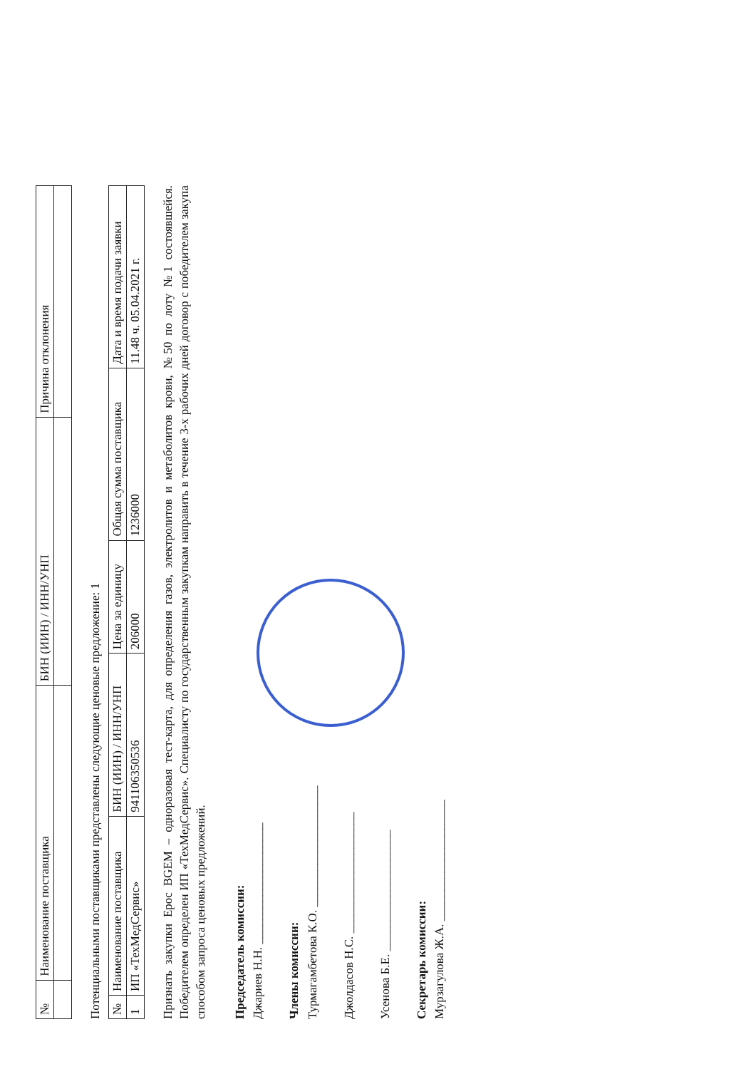| № | Наименование поставщика | БИН (ИИН) / ИНН/УНП | Причина отклонения |
| --- | --- | --- | --- |
Потенциальными поставщиками представлены следующие ценовые предложение: 1
| № | Наименование поставщика | БИН (ИИН) / ИНН/УНП | Цена за единицу | Общая сумма поставщика | Дата и время подачи заявки |
| --- | --- | --- | --- | --- | --- |
| 1 | ИП «ТехМедСервис» | 941106350536 | 206000 | 1236000 | 11.48 ч. 05.04.2021 г. |
Признать закупки Epoc BGEM – одноразовая тест-карта, для определения газов, электролитов и метаболитов крови, №50 по лоту №1 состоявшейся. Победителем определен ИП «ТехМедСервис». Специалисту по государственным закупкам направить в течение 3-х рабочих дней договор с победителем закупа способом запроса ценовых предложений.
Председатель комиссии:
Джариев Н.Н. ____________________
Члены комиссии:
Турмагамбетова К.О. ____________________
Джолдасов Н.С. ____________________
Усенова Б.Е. ____________________
Секретарь комиссии:
Мурзагулова Ж.А. ____________________